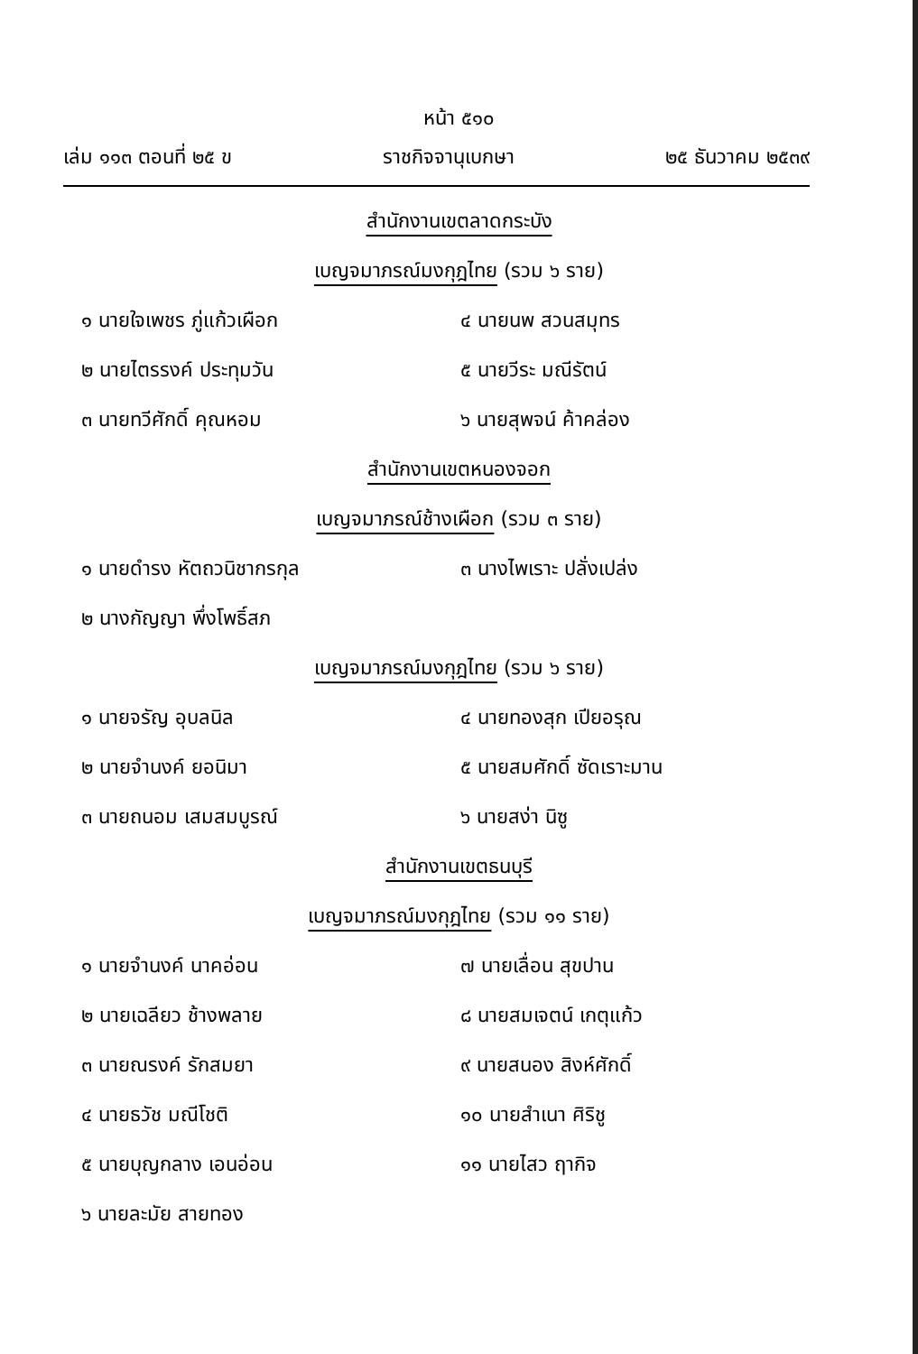หน้า ๕๑๐
เล่ม ๑๑๓ ตอนที่ ๒๕ ข ราชกิจจานุเบกษา ๒๕ ธันวาคม ๒๕๓๙
สำนักงานเขตลาดกระบัง
เบญจมาภรณ์มงกุฎไทย (รวม ๖ ราย)
๑ นายใจเพชร ภู่แก้วเผือก ๔ นายนพ สวนสมุทร
๒ นายไตรรงค์ ประทุมวัน ๕ นายวีระ มณีรัตน์
๓ นายทวีศักดิ์ คุณหอม ๖ นายสุพจน์ ค้าคล่อง
สำนักงานเขตหนองจอก
เบญจมาภรณ์ช้างเผือก (รวม ๓ ราย)
๑ นายดำรง หัตถวนิชากรกุล ๓ นางไพเราะ ปลั่งเปล่ง
๒ นางกัญญา พึ่งโพธิ์สภ
เบญจมาภรณ์มงกุฎไทย (รวม ๖ ราย)
๑ นายจรัญ อุบลนิล ๔ นายทองสุก เปียอรุณ
๒ นายจำนงค์ ยอนิมา ๕ นายสมศักดิ์ ซัดเราะมาน
๓ นายถนอม เสมสมบูรณ์ ๖ นายสง่า นิซู
สำนักงานเขตธนบุรี
เบญจมาภรณ์มงกุฎไทย (รวม ๑๑ ราย)
๑ นายจำนงค์ นาคอ่อน ๗ นายเลื่อน สุขปาน
๒ นายเฉลียว ช้างพลาย ๘ นายสมเจตน์ เกตุแก้ว
๓ นายณรงค์ รักสมยา ๙ นายสนอง สิงห์ศักดิ์
๔ นายธวัช มณีโชติ ๑๐ นายสำเนา ศิริชู
๕ นายบุญกลาง เอนอ่อน ๑๑ นายไสว ฤากิจ
๖ นายละมัย สายทอง